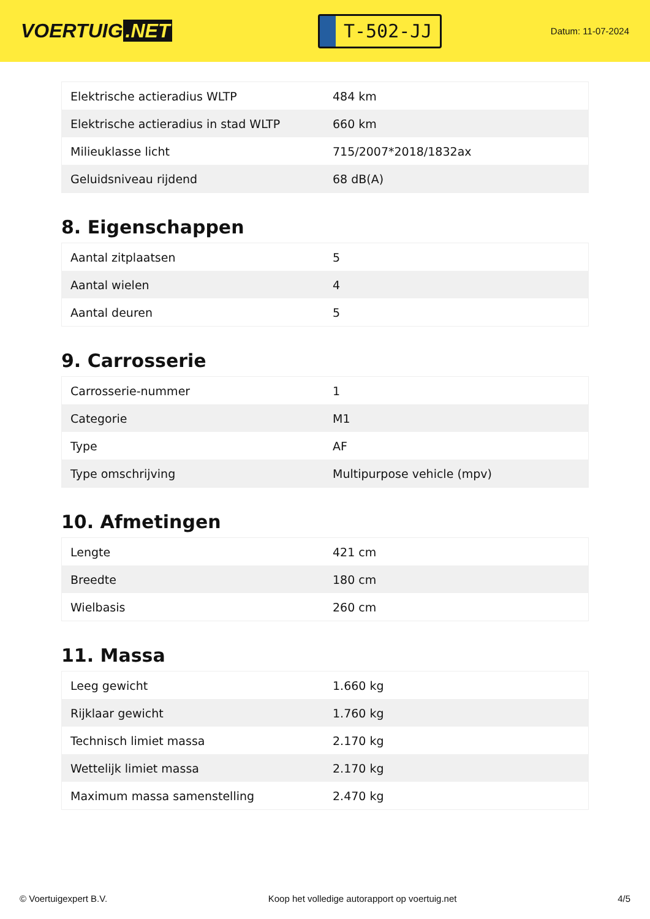VOERTUIG.NET
T-502-JJ
Datum: 11-07-2024
| Elektrische actieradius WLTP | 484 km |
| Elektrische actieradius in stad WLTP | 660 km |
| Milieuklasse licht | 715/2007*2018/1832ax |
| Geluidsniveau rijdend | 68 dB(A) |
8. Eigenschappen
| Aantal zitplaatsen | 5 |
| Aantal wielen | 4 |
| Aantal deuren | 5 |
9. Carrosserie
| Carrosserie-nummer | 1 |
| Categorie | M1 |
| Type | AF |
| Type omschrijving | Multipurpose vehicle (mpv) |
10. Afmetingen
| Lengte | 421 cm |
| Breedte | 180 cm |
| Wielbasis | 260 cm |
11. Massa
| Leeg gewicht | 1.660 kg |
| Rijklaar gewicht | 1.760 kg |
| Technisch limiet massa | 2.170 kg |
| Wettelijk limiet massa | 2.170 kg |
| Maximum massa samenstelling | 2.470 kg |
© Voertuigexpert B.V. Koop het volledige autorapport op voertuig.net 4/5